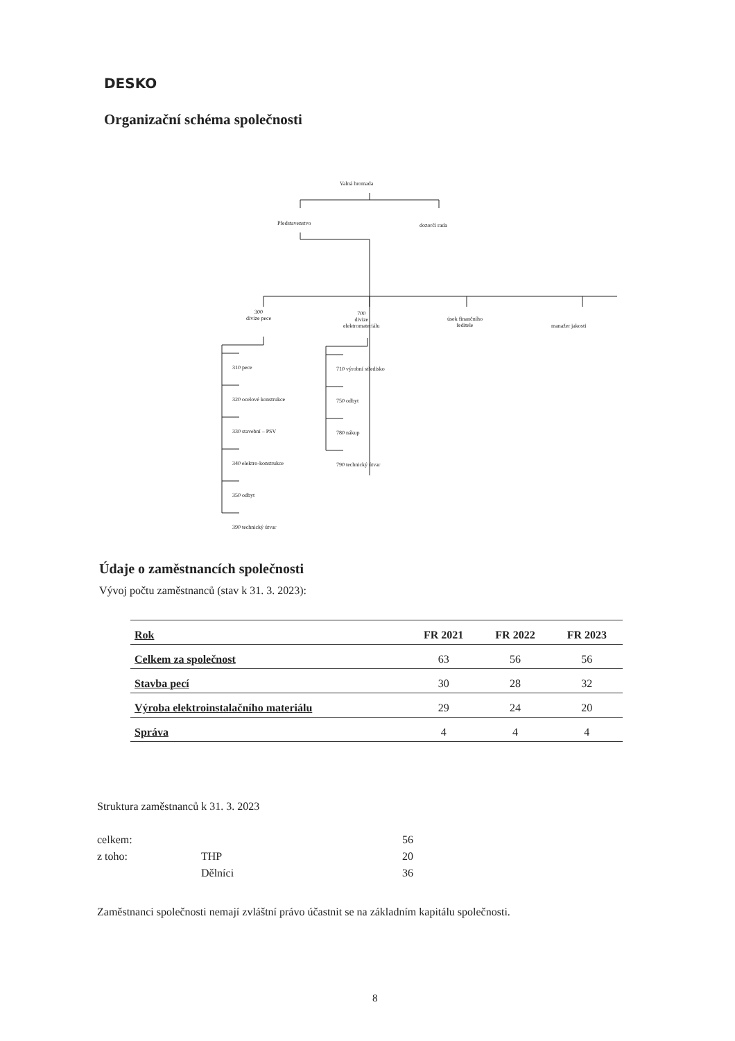DESKO
Organizační schéma společnosti
Valná hromada
Představenstvo dozorčí rada
300
divize pece
700
divize
elektromateriálu
úsek finančního
ředitele
manažer jakosti
310 pece
320 ocelové konstrukce
330 stavební – PSV
340 elektro-konstrukce
350 odbyt
390 technický útvar
710 výrobní středisko
750 odbyt
780 nákup
790 technický útvar
Údaje o zaměstnancích společnosti
Vývoj počtu zaměstnanců (stav k 31. 3. 2023):
| Rok | FR 2021 | FR 2022 | FR 2023 |
| --- | --- | --- | --- |
| Celkem za společnost | 63 | 56 | 56 |
| Stavba pecí | 30 | 28 | 32 |
| Výroba elektroinstalačního materiálu | 29 | 24 | 20 |
| Správa | 4 | 4 | 4 |
Struktura zaměstnanců k 31. 3. 2023
celkem: 56
z toho: THP 20
Dělníci 36
Zaměstnanci společnosti nemají zvláštní právo účastnit se na základním kapitálu společnosti.
8